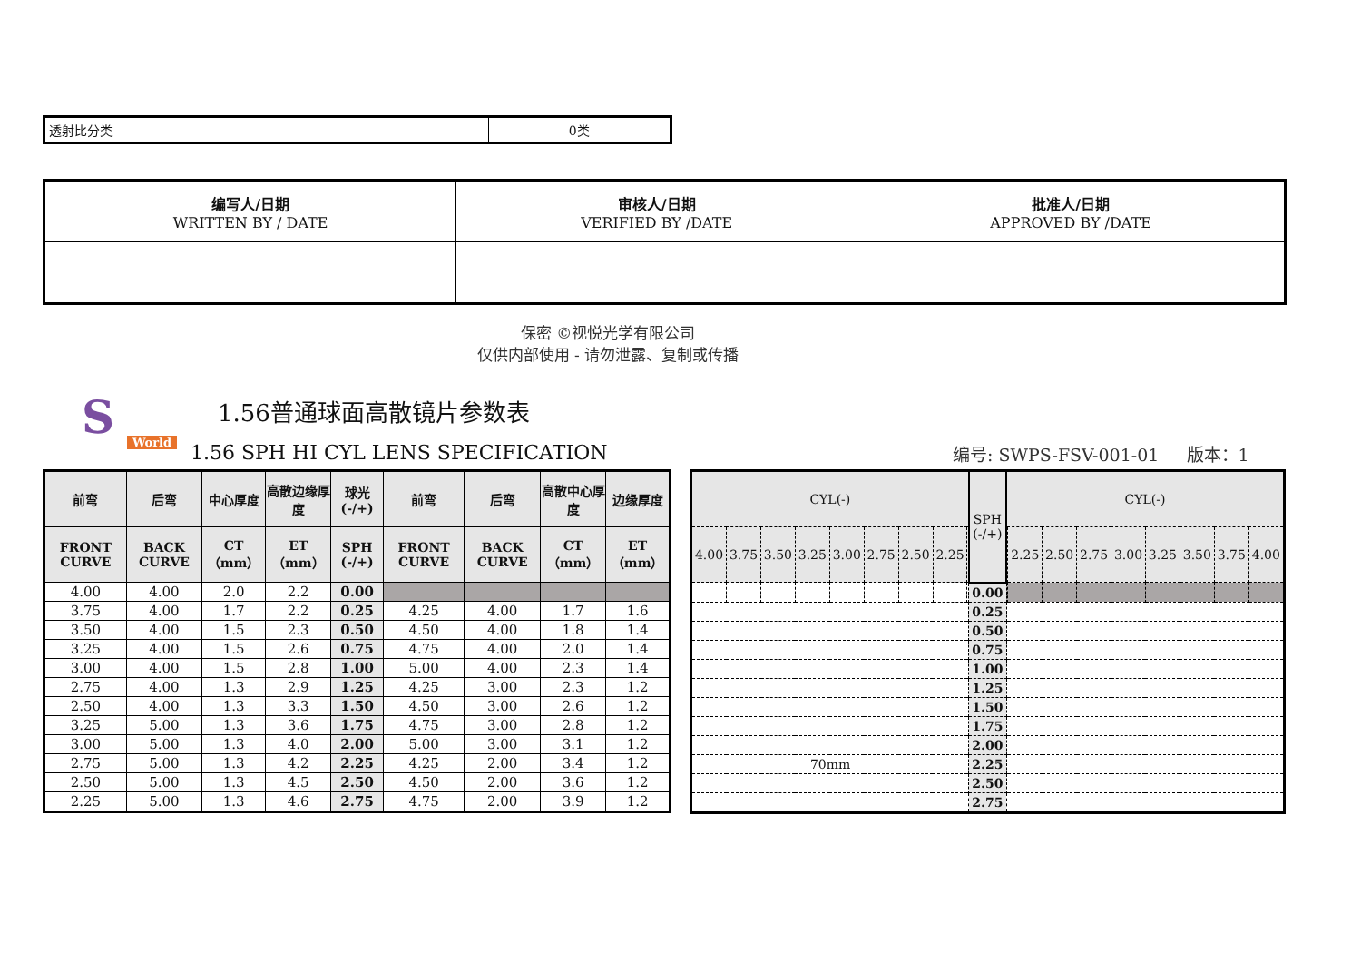| 透射比分类 | 0类 |
| 编写人/日期 WRITTEN BY / DATE | 审核人/日期 VERIFIED BY /DATE | 批准人/日期 APPROVED BY /DATE |
保密 ©视悦光学有限公司
仅供内部使用 - 请勿泄露、复制或传播
S World
1.56普通球面高散镜片参数表
1.56 SPH HI CYL LENS SPECIFICATION
编号: SWPS-FSV-001-01 版本：1
| 前弯 | 后弯 | 中心厚度 | 高散边缘厚度 | 球光 (-/+) | 前弯 | 后弯 | 高散中心厚度 | 边缘厚度 |
| --- | --- | --- | --- | --- | --- | --- | --- | --- |
| FRONT CURVE | BACK CURVE | CT（mm） | ET（mm） | SPH (-/+) | FRONT CURVE | BACK CURVE | CT（mm） | ET（mm） |
| 4.00 | 4.00 | 2.0 | 2.2 | 0.00 | | | | |
| 3.75 | 4.00 | 1.7 | 2.2 | 0.25 | 4.25 | 4.00 | 1.7 | 1.6 |
| 3.50 | 4.00 | 1.5 | 2.3 | 0.50 | 4.50 | 4.00 | 1.8 | 1.4 |
| 3.25 | 4.00 | 1.5 | 2.6 | 0.75 | 4.75 | 4.00 | 2.0 | 1.4 |
| 3.00 | 4.00 | 1.5 | 2.8 | 1.00 | 5.00 | 4.00 | 2.3 | 1.4 |
| 2.75 | 4.00 | 1.3 | 2.9 | 1.25 | 4.25 | 3.00 | 2.3 | 1.2 |
| 2.50 | 4.00 | 1.3 | 3.3 | 1.50 | 4.50 | 3.00 | 2.6 | 1.2 |
| 3.25 | 5.00 | 1.3 | 3.6 | 1.75 | 4.75 | 3.00 | 2.8 | 1.2 |
| 3.00 | 5.00 | 1.3 | 4.0 | 2.00 | 5.00 | 3.00 | 3.1 | 1.2 |
| 2.75 | 5.00 | 1.3 | 4.2 | 2.25 | 4.25 | 2.00 | 3.4 | 1.2 |
| 2.50 | 5.00 | 1.3 | 4.5 | 2.50 | 4.50 | 2.00 | 3.6 | 1.2 |
| 2.25 | 5.00 | 1.3 | 4.6 | 2.75 | 4.75 | 2.00 | 3.9 | 1.2 |
| CYL(-) | | | | | | | | | SPH (-/+) | CYL(-) | | | | | | | | |
| --- | --- | --- | --- | --- | --- | --- | --- | --- | --- | --- | --- | --- | --- | --- | --- | --- | --- | --- |
| 4.00 | 3.75 | 3.50 | 3.25 | 3.00 | 2.75 | 2.50 | 2.25 | | | | 2.25 | 2.50 | 2.75 | 3.00 | 3.25 | 3.50 | 3.75 | 4.00 |
| | | | | | | | | | 0.00 | | | | | | | | | |
| | | | | | | | | | 0.25 | | | | | | | | | |
| | | | | | | | | | 0.50 | | | | | | | | | |
| | | | | | | | | | 0.75 | | | | | | | | | |
| | | | | | | | | | 1.00 | | | | | | | | | |
| | | | | | | | | | 1.25 | | | | | | | | | |
| | | | | | | | | | 1.50 | | | | | | | | | |
| | | | | | | | | | 1.75 | | | | | | | | | |
| | | | | | | | | | 2.00 | | | | | | | | | |
| 70mm | | | | | | | | | 2.25 | | | | | | | | | |
| | | | | | | | | | 2.50 | | | | | | | | | |
| | | | | | | | | | 2.75 | | | | | | | | | |